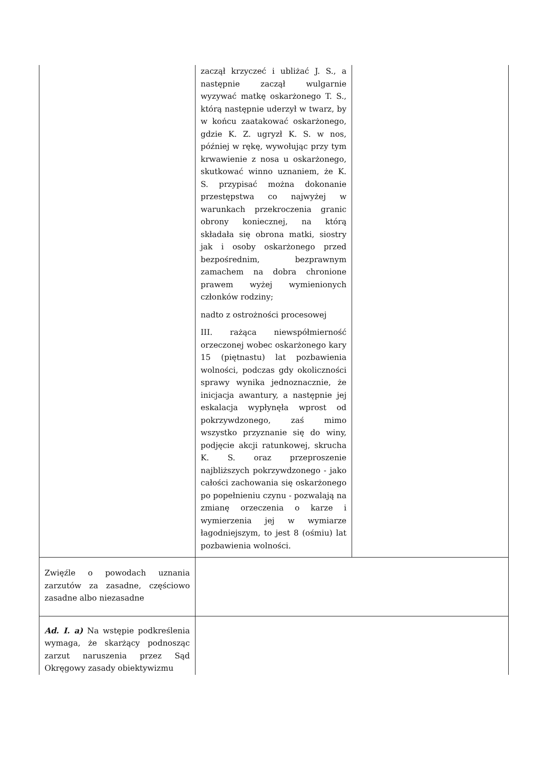| | zaczął krzyczeć i ubliżać J. S., a następnie zaczął wulgarnie wyzywać matkę oskarżonego T. S., którą następnie uderzył w twarz, by w końcu zaatakować oskarżonego, gdzie K. Z. ugryzł K. S. w nos, później w rękę, wywołując przy tym krwawienie z nosa u oskarżonego, skutkować winno uznaniem, że K. S. przypisać można dokonanie przestępstwa co najwyżej w warunkach przekroczenia granic obrony koniecznej, na którą składała się obrona matki, siostry jak i osoby oskarżonego przed bezpośrednim, bezprawnym zamachem na dobra chronione prawem wyżej wymienionych członków rodziny; nadto z ostrożności procesowej III. rażąca niewspółmierność orzeczonej wobec oskarżonego kary 15 (piętnastu) lat pozbawienia wolności, podczas gdy okoliczności sprawy wynika jednoznacznie, że inicjacja awantury, a następnie jej eskalacja wypłynęła wprost od pokrzywdzonego, zaś mimo wszystko przyznanie się do winy, podjęcie akcji ratunkowej, skrucha K. S. oraz przeproszenie najbliższych pokrzywdzonego - jako całości zachowania się oskarżonego po popełnieniu czynu - pozwalają na zmianę orzeczenia o karze i wymierzenia jej w wymiarze łagodniejszym, to jest 8 (ośmiu) lat pozbawienia wolności. | |
| Zwięźle o powodach uznania zarzutów za zasadne, częściowo zasadne albo niezasadne | | |
| Ad. I. a) Na wstępie podkreślenia wymaga, że skarżący podnosząc zarzut naruszenia przez Sąd Okręgowy zasady obiektywizmu | | |